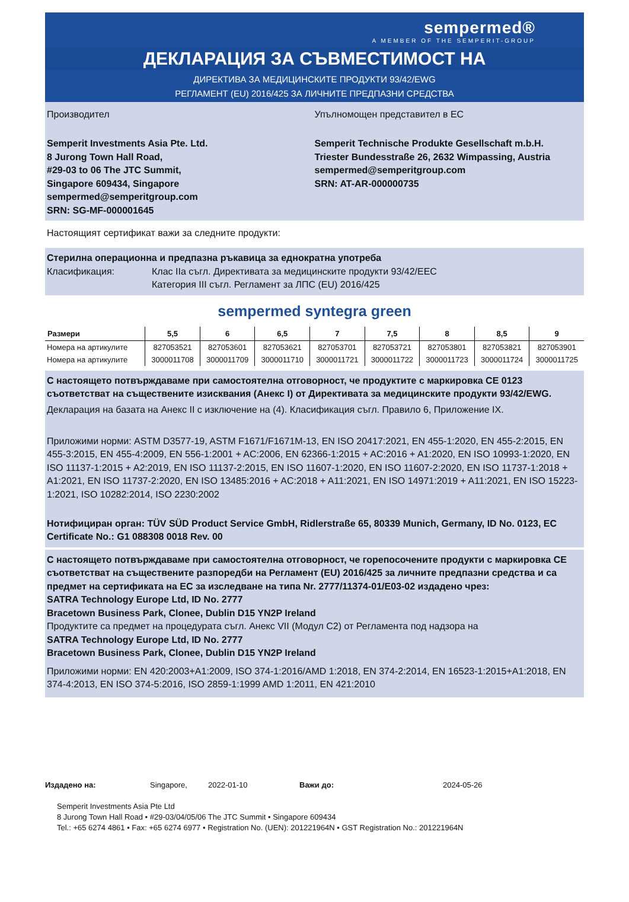sempermed®
A MEMBER OF THE SEMPERIT-GROUP
ДЕКЛАРАЦИЯ ЗА СЪВМЕСТИМОСТ НА
ДИРЕКТИВА ЗА МЕДИЦИНСКИТЕ ПРОДУКТИ 93/42/EWG
РЕГЛАМЕНТ (EU) 2016/425 ЗА ЛИЧНИТЕ ПРЕДПАЗНИ СРЕДСТВА
Производител
Semperit Investments Asia Pte. Ltd.
8 Jurong Town Hall Road,
#29-03 to 06 The JTC Summit,
Singapore 609434, Singapore
sempermed@semperitgroup.com
SRN: SG-MF-000001645
Упълномощен представител в ЕС
Semperit Technische Produkte Gesellschaft m.b.H.
Triester Bundesstraße 26, 2632 Wimpassing, Austria
sempermed@semperitgroup.com
SRN: AT-AR-000000735
Настоящият сертификат важи за следните продукти:
Стерилна операционна и предпазна ръкавица за еднократна употреба
Класификация: Клас IIa съгл. Директивата за медицинските продукти 93/42/EEC
Категория III съгл. Регламент за ЛПС (EU) 2016/425
sempermed syntegra green
| Размери | 5,5 | 6 | 6,5 | 7 | 7,5 | 8 | 8,5 | 9 |
| --- | --- | --- | --- | --- | --- | --- | --- | --- |
| Номера на артикулите | 827053521 | 827053601 | 827053621 | 827053701 | 827053721 | 827053801 | 827053821 | 827053901 |
| Номера на артикулите | 3000011708 | 3000011709 | 3000011710 | 3000011721 | 3000011722 | 3000011723 | 3000011724 | 3000011725 |
С настоящето потвърждаваме при самостоятелна отговорност, че продуктите с маркировка CE 0123 съответстват на съществените изисквания (Анекс I) от Директивата за медицинските продукти 93/42/EWG.
Декларация на базата на Анекс II с изключение на (4). Класификация съгл. Правило 6, Приложение IX.
Приложими норми: ASTM D3577-19, ASTM F1671/F1671M-13, EN ISO 20417:2021, EN 455-1:2020, EN 455-2:2015, EN 455-3:2015, EN 455-4:2009, EN 556-1:2001 + AC:2006, EN 62366-1:2015 + AC:2016 + A1:2020, EN ISO 10993-1:2020, EN ISO 11137-1:2015 + A2:2019, EN ISO 11137-2:2015, EN ISO 11607-1:2020, EN ISO 11607-2:2020, EN ISO 11737-1:2018 + A1:2021, EN ISO 11737-2:2020, EN ISO 13485:2016 + AC:2018 + A11:2021, EN ISO 14971:2019 + A11:2021, EN ISO 15223-1:2021, ISO 10282:2014, ISO 2230:2002
Нотифициран орган: TÜV SÜD Product Service GmbH, Ridlerstraße 65, 80339 Munich, Germany, ID No. 0123, EC Certificate No.: G1 088308 0018 Rev. 00
С настоящето потвърждаваме при самостоятелна отговорност, че горепосочените продукти с маркировка CE съответстват на съществените разпоредби на Регламент (EU) 2016/425 за личните предпазни средства и са предмет на сертификата на ЕС за изследване на типа Nr. 2777/11374-01/E03-02 издадено чрез:
SATRA Technology Europe Ltd, ID No. 2777
Bracetown Business Park, Clonee, Dublin D15 YN2P Ireland
Продуктите са предмет на процедурата съгл. Анекс VII (Модул C2) от Регламента под надзора на
SATRA Technology Europe Ltd, ID No. 2777
Bracetown Business Park, Clonee, Dublin D15 YN2P Ireland
Приложими норми: EN 420:2003+A1:2009, ISO 374-1:2016/AMD 1:2018, EN 374-2:2014, EN 16523-1:2015+A1:2018, EN 374-4:2013, EN ISO 374-5:2016, ISO 2859-1:1999 AMD 1:2011, EN 421:2010
Издадено на: Singapore, 2022-01-10 Важи до: 2024-05-26
Semperit Investments Asia Pte Ltd
8 Jurong Town Hall Road • #29-03/04/05/06 The JTC Summit • Singapore 609434
Tel.: +65 6274 4861 • Fax: +65 6274 6977 • Registration No. (UEN): 201221964N • GST Registration No.: 201221964N